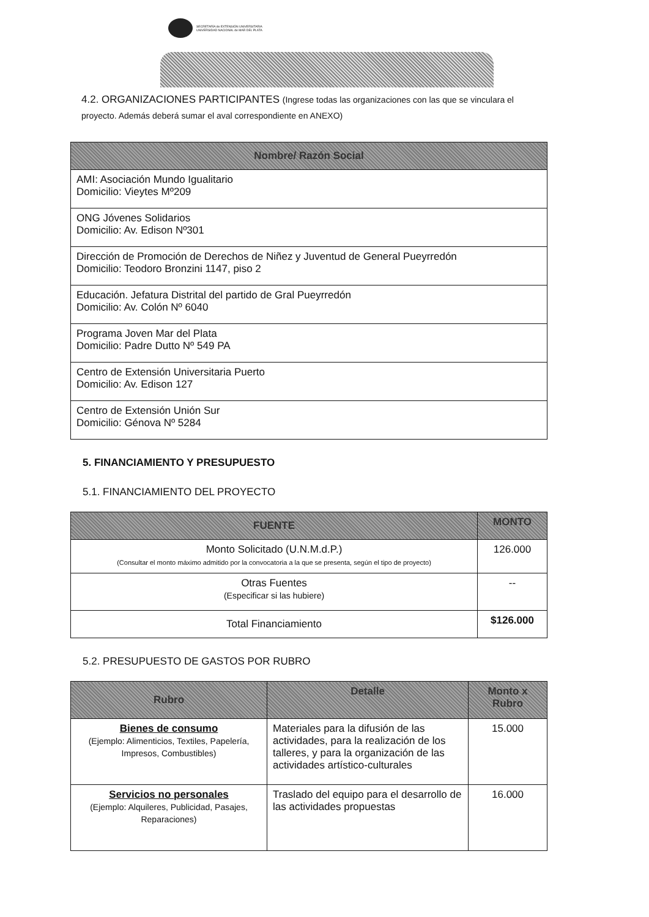SECRETARÍA de EXTENSIÓN UNIVERSITARIA
UNIVERSIDAD NACIONAL de MAR DEL PLATA
4.2. ORGANIZACIONES PARTICIPANTES (Ingrese todas las organizaciones con las que se vinculara el proyecto. Además deberá sumar el aval correspondiente en ANEXO)
| Nombre/ Razón Social |
| --- |
| AMI: Asociación Mundo Igualitario Domicilio: Vieytes Mº209 |
| ONG Jóvenes Solidarios Domicilio: Av. Edison Nº301 |
| Dirección de Promoción de Derechos de Niñez y Juventud de General Pueyrredón Domicilio: Teodoro Bronzini 1147, piso 2 |
| Educación. Jefatura Distrital del partido de Gral Pueyrredón Domicilio: Av. Colón Nº 6040 |
| Programa Joven Mar del Plata Domicilio: Padre Dutto Nº 549 PA |
| Centro de Extensión Universitaria Puerto Domicilio: Av. Edison 127 |
| Centro de Extensión Unión Sur Domicilio: Génova Nº 5284 |
5. FINANCIAMIENTO Y PRESUPUESTO
5.1. FINANCIAMIENTO DEL PROYECTO
| FUENTE | MONTO |
| --- | --- |
| Monto Solicitado (U.N.M.d.P.) (Consultar el monto máximo admitido por la convocatoria a la que se presenta, según el tipo de proyecto) | 126.000 |
| Otras Fuentes (Especificar si las hubiere) | -- |
| Total Financiamiento | $126.000 |
5.2. PRESUPUESTO DE GASTOS POR RUBRO
| Rubro | Detalle | Monto x Rubro |
| --- | --- | --- |
| Bienes de consumo (Ejemplo: Alimenticios, Textiles, Papelería, Impresos, Combustibles) | Materiales para la difusión de las actividades, para la realización de los talleres, y para la organización de las actividades artístico-culturales | 15.000 |
| Servicios no personales (Ejemplo: Alquileres, Publicidad, Pasajes, Reparaciones) | Traslado del equipo para el desarrollo de las actividades propuestas | 16.000 |